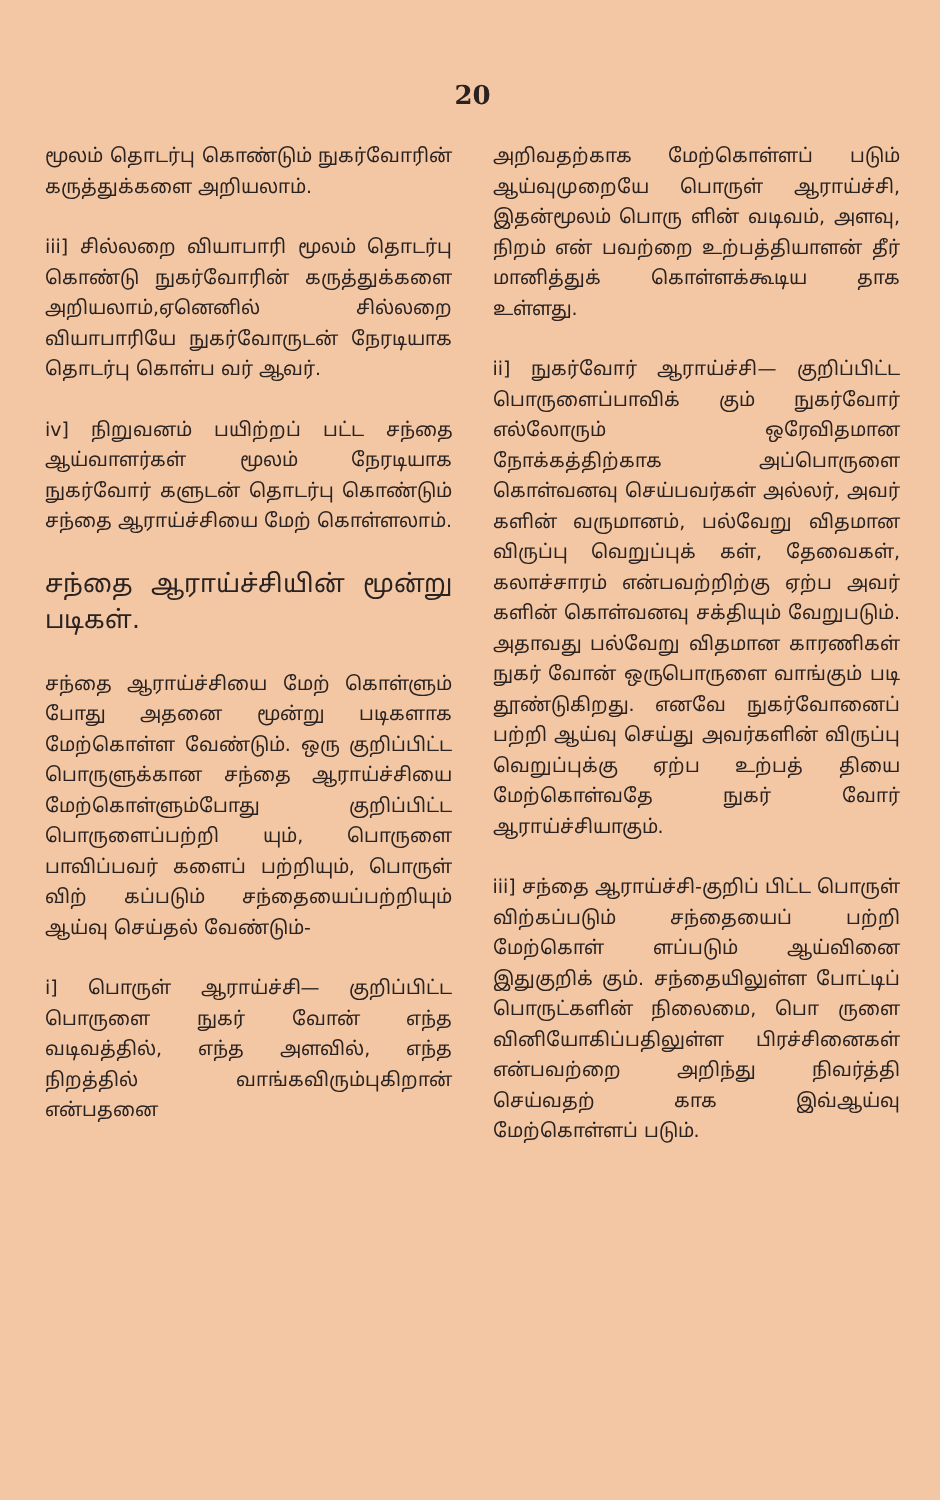20
மூலம் தொடர்பு கொண்டும் நுகர்வோரின் கருத்துக்களை அறியலாம்.
iii] சில்லறை வியாபாரி மூலம் தொடர்பு கொண்டு நுகர்வோரின் கருத்துக்களை அறியலாம்,ஏனெனில் சில்லறை வியாபாரியே நுகர்வோருடன் நேரடியாக தொடர்பு கொள்ப வர் ஆவர்.
iv] நிறுவனம் பயிற்றப் பட்ட சந்தை ஆய்வாளர்கள் மூலம் நேரடியாக நுகர்வோர் களுடன் தொடர்பு கொண்டும் சந்தை ஆராய்ச்சியை மேற் கொள்ளலாம்.
சந்தை ஆராய்ச்சியின் மூன்று படிகள்.
சந்தை ஆராய்ச்சியை மேற் கொள்ளும் போது அதனை மூன்று படிகளாக மேற்கொள்ள வேண்டும். ஒரு குறிப்பிட்ட பொருளுக்கான சந்தை ஆராய்ச்சியை மேற்கொள்ளும்போது குறிப்பிட்ட பொருளைப்பற்றி யும், பொருளை பாவிப்பவர் களைப் பற்றியும், பொருள் விற் கப்படும் சந்தையைப்பற்றியும் ஆய்வு செய்தல் வேண்டும்-
i] பொருள் ஆராய்ச்சி— குறிப்பிட்ட பொருளை நுகர் வோன் எந்த வடிவத்தில், எந்த அளவில், எந்த நிறத்தில் வாங்கவிரும்புகிறான் என்பதனை
அறிவதற்காக மேற்கொள்ளப் படும் ஆய்வுமுறையே பொருள் ஆராய்ச்சி, இதன்மூலம் பொரு ளின் வடிவம், அளவு, நிறம் என் பவற்றை உற்பத்தியாளன் தீர் மானித்துக் கொள்ளக்கூடிய தாக உள்ளது.
ii] நுகர்வோர் ஆராய்ச்சி— குறிப்பிட்ட பொருளைப்பாவிக் கும் நுகர்வோர் எல்லோரும் ஒரேவிதமான நோக்கத்திற்காக அப்பொருளை கொள்வனவு செய்பவர்கள் அல்லர், அவர் களின் வருமானம், பல்வேறு விதமான விருப்பு வெறுப்புக் கள், தேவைகள், கலாச்சாரம் என்பவற்றிற்கு ஏற்ப அவர் களின் கொள்வனவு சக்தியும் வேறுபடும். அதாவது பல்வேறு விதமான காரணிகள் நுகர் வோன் ஒருபொருளை வாங்கும் படி தூண்டுகிறது. எனவே நுகர்வோனைப் பற்றி ஆய்வு செய்து அவர்களின் விருப்பு வெறுப்புக்கு ஏற்ப உற்பத் தியை மேற்கொள்வதே நுகர் வோர் ஆராய்ச்சியாகும்.
iii] சந்தை ஆராய்ச்சி-குறிப் பிட்ட பொருள் விற்கப்படும் சந்தையைப் பற்றி மேற்கொள் ளப்படும் ஆய்வினை இதுகுறிக் கும். சந்தையிலுள்ள போட்டிப் பொருட்களின் நிலைமை, பொ ருளை வினியோகிப்பதிலுள்ள பிரச்சினைகள் என்பவற்றை அறிந்து நிவர்த்தி செய்வதற் காக இவ்ஆய்வு மேற்கொள்ளப் படும்.